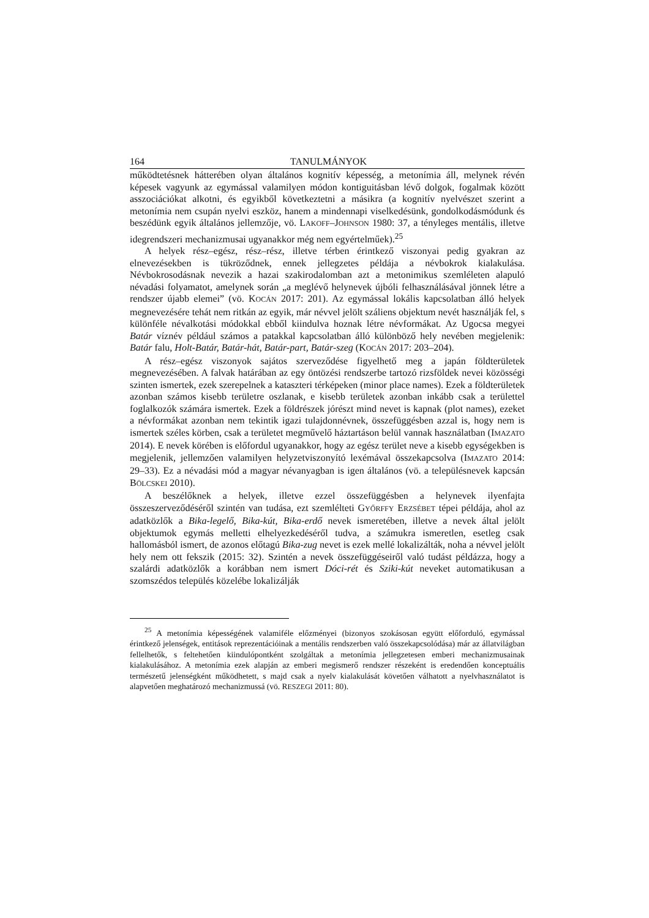164 TANULMÁNYOK
működtetésnek hátterében olyan általános kognitív képesség, a metonímia áll, melynek révén képesek vagyunk az egymással valamilyen módon kontiguitásban lévő dolgok, fogalmak között asszociációkat alkotni, és egyikből következtetni a másikra (a kognitív nyelvészet szerint a metonímia nem csupán nyelvi eszköz, hanem a mindennapi viselkedésünk, gondolkodásmódunk és beszédünk egyik általános jellemzője, vö. LAKOFF–JOHNSON 1980: 37, a tényleges mentális, illetve idegrendszeri mechanizmusai ugyanakkor még nem egyértelműek).<sup>25</sup>
A helyek rész–egész, rész–rész, illetve térben érintkező viszonyai pedig gyakran az elnevezésekben is tükröződnek, ennek jellegzetes példája a névbokrok kialakulása. Névbokrosodásnak nevezik a hazai szakirodalomban azt a metonimikus szemléleten alapuló névadási folyamatot, amelynek során „a meglévő helynevek újbóli felhasználásával jönnek létre a rendszer újabb elemei” (vö. KOCÁN 2017: 201). Az egymással lokális kapcsolatban álló helyek megnevezésére tehát nem ritkán az egyik, már névvel jelölt száliens objektum nevét használják fel, s különféle névalkotási módokkal ebből kiindulva hoznak létre névformákat. Az Ugocsa megyei Batár víznév például számos a patakkal kapcsolatban álló különböző hely nevében megjelenik: Batár falu, Holt-Batár, Batár-hát, Batár-part, Batár-szeg (KOCÁN 2017: 203–204).
A rész–egész viszonyok sajátos szerveződése figyelhető meg a japán földterületek megnevezésében. A falvak határában az egy öntözési rendszerbe tartozó rizsföldek nevei közösségi szinten ismertek, ezek szerepelnek a kataszteri térképeken (minor place names). Ezek a földterületek azonban számos kisebb területre oszlanak, e kisebb területek azonban inkább csak a területtel foglalkozók számára ismertek. Ezek a földrészek jórészt mind nevet is kapnak (plot names), ezeket a névformákat azonban nem tekintik igazi tulajdonnévnek, összefüggésben azzal is, hogy nem is ismertek széles körben, csak a területet megművelő háztartáson belül vannak használatban (IMAZATO 2014). E nevek körében is előfordul ugyanakkor, hogy az egész terület neve a kisebb egységekben is megjelenik, jellemzően valamilyen helyzetviszonyító lexémával összekapcsolva (IMAZATO 2014: 29–33). Ez a névadási mód a magyar névanyagban is igen általános (vö. a településnevek kapcsán BÖLCSKEI 2010).
A beszélőknek a helyek, illetve ezzel összefüggésben a helynevek ilyenfajta összeszerveződéséről szintén van tudása, ezt szemlélteti GYŐRFFY ERZSÉBET tépei példája, ahol az adatközlők a Bika-legelő, Bika-kút, Bika-erdő nevek ismeretében, illetve a nevek által jelölt objektumok egymás melletti elhelyezkedéséről tudva, a számukra ismeretlen, esetleg csak hallomásból ismert, de azonos előtagú Bika-zug nevet is ezek mellé lokalizálták, noha a névvel jelölt hely nem ott fekszik (2015: 32). Szintén a nevek összefüggéseiről való tudást példázza, hogy a szalárdi adatközlők a korábban nem ismert Dóci-rét és Sziki-kút neveket automatikusan a szomszédos település közelébe lokalizálják
<sup>25</sup> A metonímia képességének valamiféle előzményei (bizonyos szokásosan együtt előforduló, egymással érintkező jelenségek, entitások reprezentációinak a mentális rendszerben való összekapcsolódása) már az állatvilágban fellelhetők, s feltehetően kiindulópontként szolgáltak a metonímia jellegzetesen emberi mechanizmusainak kialakulásához. A metonímia ezek alapján az emberi megismerő rendszer részeként is eredendően konceptuális természetű jelenségként működhetett, s majd csak a nyelv kialakulását követően válhatott a nyelvhasználatot is alapvetően meghatározó mechanizmussá (vö. RESZEGI 2011: 80).